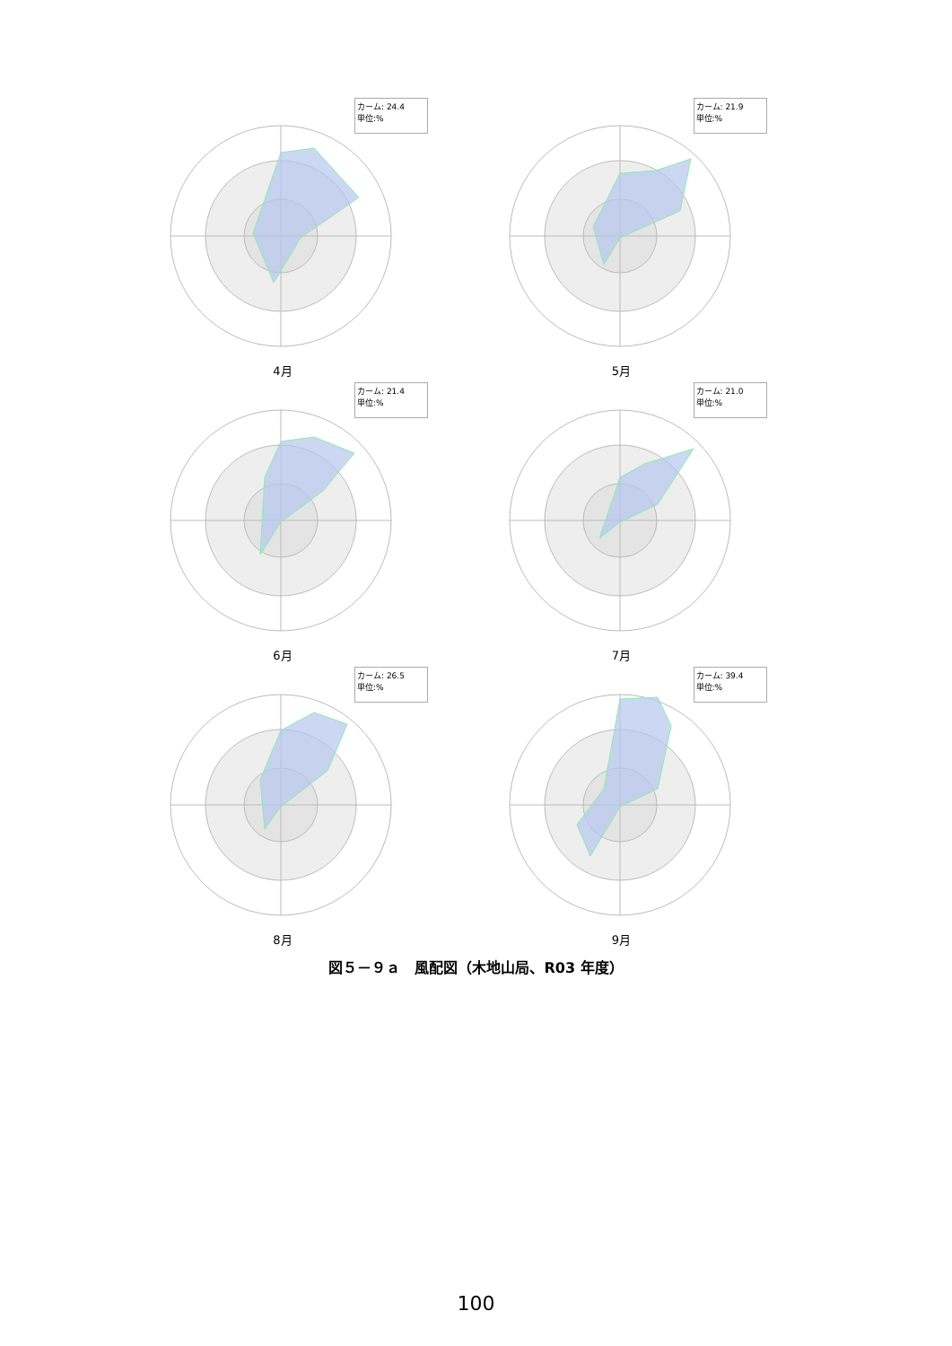カーム: 24.4
単位:%
4月
カーム: 21.9
単位:%
5月
カーム: 21.4
単位:%
6月
カーム: 21.0
単位:%
7月
カーム: 26.5
単位:%
8月
カーム: 39.4
単位:%
9月
図５－９ａ　風配図（木地山局、R03 年度）
100